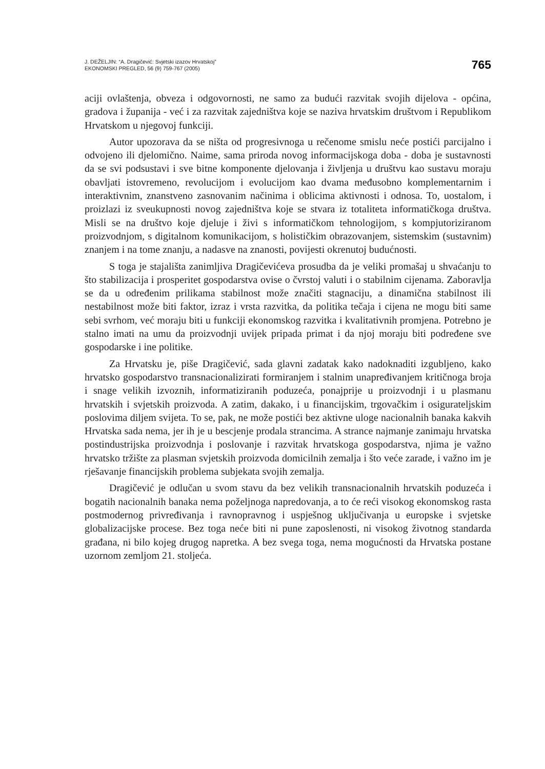J. DEŽELJIN: “A. Dragičević: Svjetski izazov Hrvatskoj”
EKONOMSKI PREGLED, 56 (9) 759-767 (2005)
765
aciji ovlaštenja, obveza i odgovornosti, ne samo za budući razvitak svojih dijelova - općina, gradova i županija - već i za razvitak zajedništva koje se naziva hrvatskim društvom i Republikom Hrvatskom u njegovoj funkciji.
Autor upozorava da se ništa od progresivnoga u rečenome smislu neće postići parcijalno i odvojeno ili djelomično. Naime, sama priroda novog informacijskoga doba - doba je sustavnosti da se svi podsustavi i sve bitne komponente djelovanja i življenja u društvu kao sustavu moraju obavljati istovremeno, revolucijom i evolucijom kao dvama međusobno komplementarnim i interaktivnim, znanstveno zasnovanim načinima i oblicima aktivnosti i odnosa. To, uostalom, i proizlazi iz sveukupnosti novog zajedništva koje se stvara iz totaliteta informatičkoga društva. Misli se na društvo koje djeluje i živi s informatičkom tehnologijom, s kompjutoriziranom proizvodnjom, s digitalnom komunikacijom, s holističkim obrazovanjem, sistemskim (sustavnim) znanjem i na tome znanju, a nadasve na znanosti, povijesti okrenutoj budućnosti.
S toga je stajališta zanimljiva Dragičevićeva prosudba da je veliki promašaj u shvaćanju to što stabilizacija i prosperitet gospodarstva ovise o čvrstoj valuti i o stabilnim cijenama. Zaboravlja se da u određenim prilikama stabilnost može značiti stagnaciju, a dinamična stabilnost ili nestabilnost može biti faktor, izraz i vrsta razvitka, da politika tečaja i cijena ne mogu biti same sebi svrhom, već moraju biti u funkciji ekonomskog razvitka i kvalitativnih promjena. Potrebno je stalno imati na umu da proizvodnji uvijek pripada primat i da njoj moraju biti podređene sve gospodarske i ine politike.
Za Hrvatsku je, piše Dragičević, sada glavni zadatak kako nadoknaditi izgubljeno, kako hrvatsko gospodarstvo transnacionalizirati formiranjem i stalnim unapređivanjem kritičnoga broja i snage velikih izvoznih, informatiziranih poduzeća, ponajprije u proizvodnji i u plasmanu hrvatskih i svjetskih proizvoda. A zatim, dakako, i u financijskim, trgovačkim i osigurateljskim poslovima diljem svijeta. To se, pak, ne može postići bez aktivne uloge nacionalnih banaka kakvih Hrvatska sada nema, jer ih je u bescjenje prodala strancima. A strance najmanje zanimaju hrvatska postindustrijska proizvodnja i poslovanje i razvitak hrvatskoga gospodarstva, njima je važno hrvatsko tržište za plasman svjetskih proizvoda domicilnih zemalja i što veće zarade, i važno im je rješavanje financijskih problema subjekata svojih zemalja.
Dragičević je odlučan u svom stavu da bez velikih transnacionalnih hrvatskih poduzeća i bogatih nacionalnih banaka nema poželjnoga napredovanja, a to će reći visokog ekonomskog rasta postmodernog privređivanja i ravnopravnog i uspješnog uključivanja u europske i svjetske globalizacijske procese. Bez toga neće biti ni pune zaposlenosti, ni visokog životnog standarda građana, ni bilo kojeg drugog napretka. A bez svega toga, nema mogućnosti da Hrvatska postane uzornom zemljom 21. stoljeća.